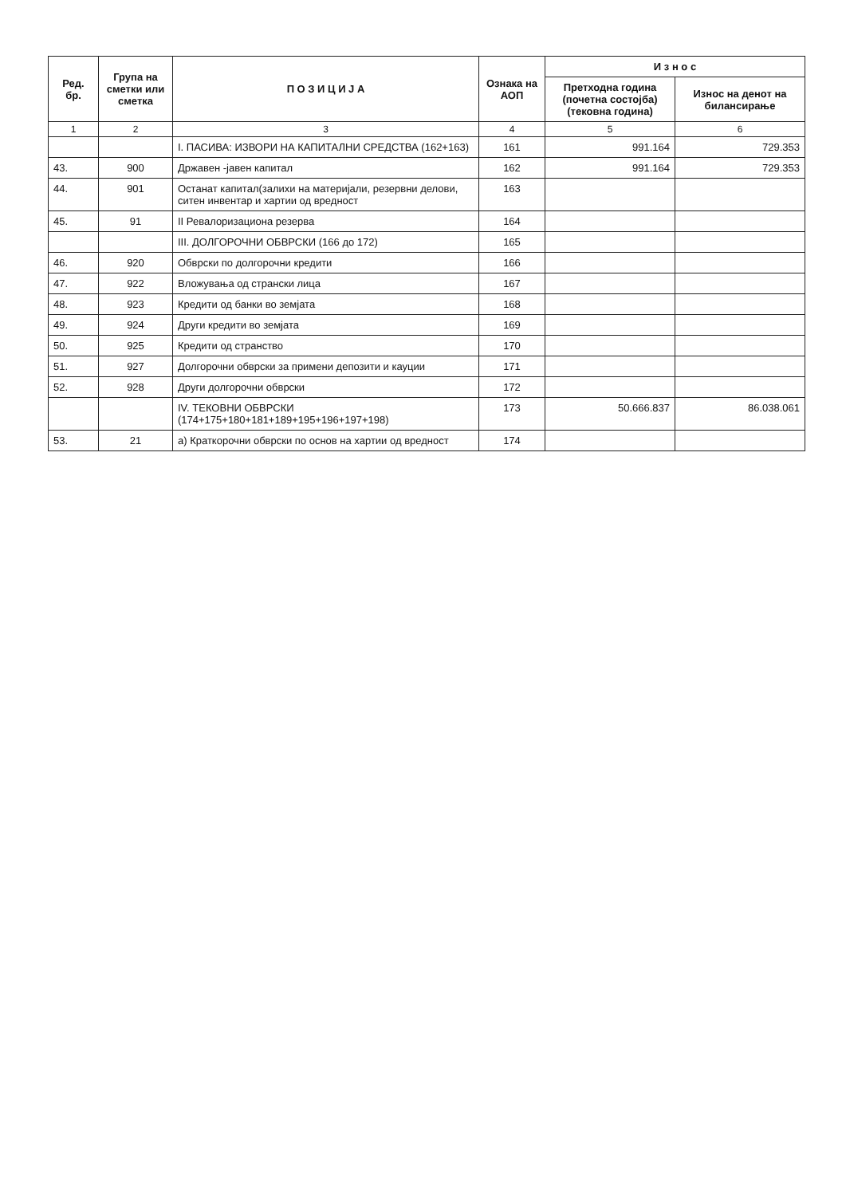| Ред. бр. | Група на сметки или сметка | П О З И Ц И Ј А | Ознака на АОП | И з н о с | |
| --- | --- | --- | --- | --- | --- |
| | | | | Претходна година (почетна состојба) (тековна година) | Износ на денот на билансирање |
| 1 | 2 | 3 | 4 | 5 | 6 |
| | | I. ПАСИВА: ИЗВОРИ НА КАПИТАЛНИ СРЕДСТВА (162+163) | 161 | 991.164 | 729.353 |
| 43. | 900 | Државен -јавен капитал | 162 | 991.164 | 729.353 |
| 44. | 901 | Останат капитал(залихи на материјали, резервни делови, ситен инвентар и хартии од вредност | 163 | | |
| 45. | 91 | II Ревалоризациона резерва | 164 | | |
| | | III. ДОЛГОРОЧНИ ОБВРСКИ (166 до 172) | 165 | | |
| 46. | 920 | Обврски по долгорочни кредити | 166 | | |
| 47. | 922 | Вложувања од странски лица | 167 | | |
| 48. | 923 | Кредити од банки во земјата | 168 | | |
| 49. | 924 | Други кредити во земјата | 169 | | |
| 50. | 925 | Кредити од странство | 170 | | |
| 51. | 927 | Долгорочни обврски за примени депозити и кауции | 171 | | |
| 52. | 928 | Други долгорочни обврски | 172 | | |
| | | IV. ТЕКОВНИ ОБВРСКИ (174+175+180+181+189+195+196+197+198) | 173 | 50.666.837 | 86.038.061 |
| 53. | 21 | а) Краткорочни обврски по основ на хартии од вредност | 174 | | |